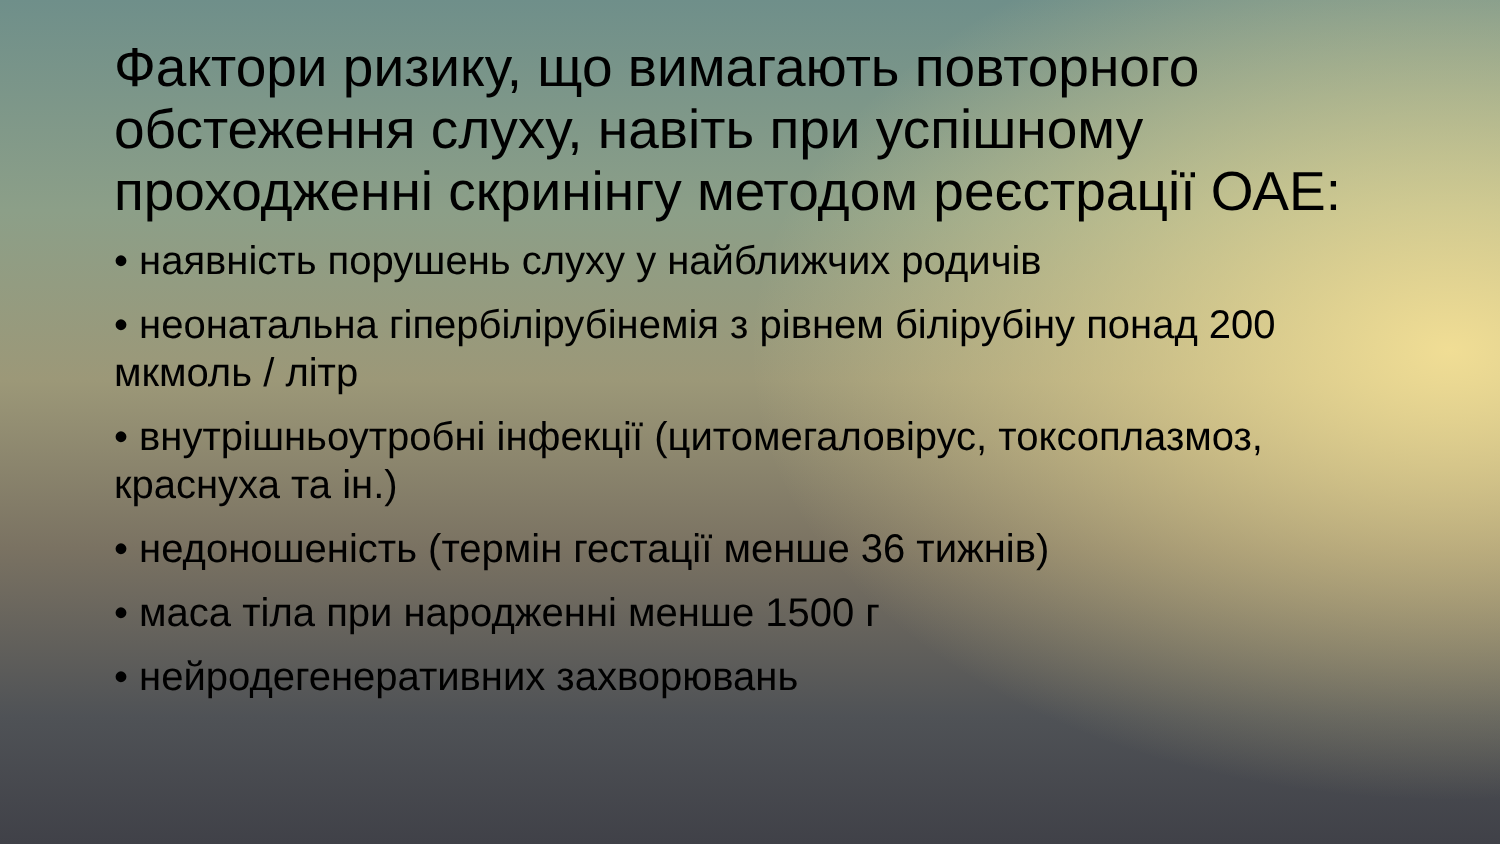Фактори ризику, що вимагають повторного обстеження слуху, навіть при успішному проходженні скринінгу методом реєстрації ОАЕ:
• наявність порушень слуху у найближчих родичів
• неонатальна гіпербілірубінемія з рівнем білірубіну понад 200 мкмоль / літр
• внутрішньоутробні інфекції (цитомегаловірус, токсоплазмоз, краснуха та ін.)
• недоношеність (термін гестації менше 36 тижнів)
• маса тіла при народженні менше 1500 г
• нейродегенеративних захворювань